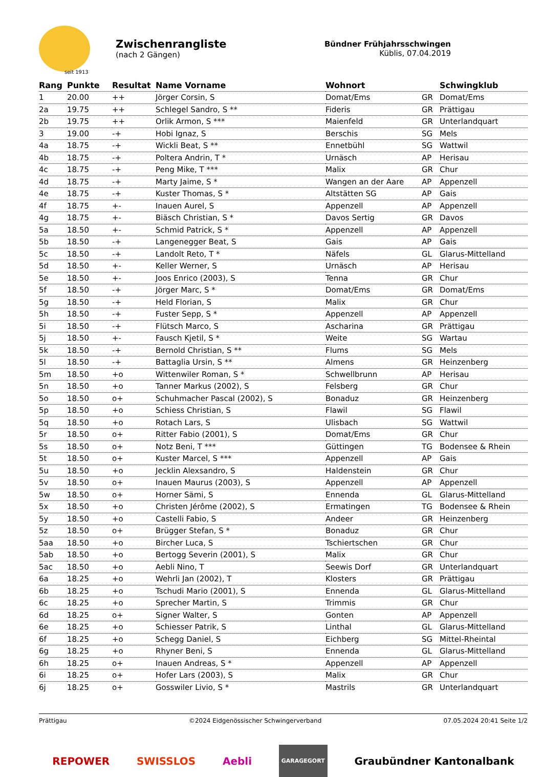seit 1913
Zwischenrangliste
(nach 2 Gängen)
Bündner Frühjahrsschwingen
Küblis, 07.04.2019
| Rang | Punkte | Resultat | Name Vorname | Wohnort | | Schwingklub |
| --- | --- | --- | --- | --- | --- | --- |
| 1 | 20.00 | ++ | Jörger Corsin, S | Domat/Ems | GR | Domat/Ems |
| 2a | 19.75 | ++ | Schlegel Sandro, S ** | Fideris | GR | Prättigau |
| 2b | 19.75 | ++ | Orlik Armon, S *** | Maienfeld | GR | Unterlandquart |
| 3 | 19.00 | -+ | Hobi Ignaz, S | Berschis | SG | Mels |
| 4a | 18.75 | -+ | Wickli Beat, S ** | Ennetbühl | SG | Wattwil |
| 4b | 18.75 | -+ | Poltera Andrin, T * | Urnäsch | AP | Herisau |
| 4c | 18.75 | -+ | Peng Mike, T *** | Malix | GR | Chur |
| 4d | 18.75 | -+ | Marty Jaime, S * | Wangen an der Aare | AP | Appenzell |
| 4e | 18.75 | -+ | Kuster Thomas, S * | Altstätten SG | AP | Gais |
| 4f | 18.75 | +- | Inauen Aurel, S | Appenzell | AP | Appenzell |
| 4g | 18.75 | +- | Biäsch Christian, S * | Davos Sertig | GR | Davos |
| 5a | 18.50 | +- | Schmid Patrick, S * | Appenzell | AP | Appenzell |
| 5b | 18.50 | -+ | Langenegger Beat, S | Gais | AP | Gais |
| 5c | 18.50 | -+ | Landolt Reto, T * | Näfels | GL | Glarus-Mittelland |
| 5d | 18.50 | +- | Keller Werner, S | Urnäsch | AP | Herisau |
| 5e | 18.50 | +- | Joos Enrico (2003), S | Tenna | GR | Chur |
| 5f | 18.50 | -+ | Jörger Marc, S * | Domat/Ems | GR | Domat/Ems |
| 5g | 18.50 | -+ | Held Florian, S | Malix | GR | Chur |
| 5h | 18.50 | -+ | Fuster Sepp, S * | Appenzell | AP | Appenzell |
| 5i | 18.50 | -+ | Flütsch Marco, S | Ascharina | GR | Prättigau |
| 5j | 18.50 | +- | Fausch Kjetil, S * | Weite | SG | Wartau |
| 5k | 18.50 | -+ | Bernold Christian, S ** | Flums | SG | Mels |
| 5l | 18.50 | -+ | Battaglia Ursin, S ** | Almens | GR | Heinzenberg |
| 5m | 18.50 | +o | Wittenwiler Roman, S * | Schwellbrunn | AP | Herisau |
| 5n | 18.50 | +o | Tanner Markus (2002), S | Felsberg | GR | Chur |
| 5o | 18.50 | o+ | Schuhmacher Pascal (2002), S | Bonaduz | GR | Heinzenberg |
| 5p | 18.50 | +o | Schiess Christian, S | Flawil | SG | Flawil |
| 5q | 18.50 | +o | Rotach Lars, S | Ulisbach | SG | Wattwil |
| 5r | 18.50 | o+ | Ritter Fabio (2001), S | Domat/Ems | GR | Chur |
| 5s | 18.50 | o+ | Notz Beni, T *** | Güttingen | TG | Bodensee & Rhein |
| 5t | 18.50 | o+ | Kuster Marcel, S *** | Appenzell | AP | Gais |
| 5u | 18.50 | +o | Jecklin Alexsandro, S | Haldenstein | GR | Chur |
| 5v | 18.50 | o+ | Inauen Maurus (2003), S | Appenzell | AP | Appenzell |
| 5w | 18.50 | o+ | Horner Sämi, S | Ennenda | GL | Glarus-Mittelland |
| 5x | 18.50 | +o | Christen Jérôme (2002), S | Ermatingen | TG | Bodensee & Rhein |
| 5y | 18.50 | +o | Castelli Fabio, S | Andeer | GR | Heinzenberg |
| 5z | 18.50 | o+ | Brügger Stefan, S * | Bonaduz | GR | Chur |
| 5aa | 18.50 | +o | Bircher Luca, S | Tschiertschen | GR | Chur |
| 5ab | 18.50 | +o | Bertogg Severin (2001), S | Malix | GR | Chur |
| 5ac | 18.50 | +o | Aebli Nino, T | Seewis Dorf | GR | Unterlandquart |
| 6a | 18.25 | +o | Wehrli Jan (2002), T | Klosters | GR | Prättigau |
| 6b | 18.25 | +o | Tschudi Mario (2001), S | Ennenda | GL | Glarus-Mittelland |
| 6c | 18.25 | +o | Sprecher Martin, S | Trimmis | GR | Chur |
| 6d | 18.25 | o+ | Signer Walter, S | Gonten | AP | Appenzell |
| 6e | 18.25 | +o | Schiesser Patrik, S | Linthal | GL | Glarus-Mittelland |
| 6f | 18.25 | +o | Schegg Daniel, S | Eichberg | SG | Mittel-Rheintal |
| 6g | 18.25 | +o | Rhyner Beni, S | Ennenda | GL | Glarus-Mittelland |
| 6h | 18.25 | o+ | Inauen Andreas, S * | Appenzell | AP | Appenzell |
| 6i | 18.25 | o+ | Hofer Lars (2003), S | Malix | GR | Chur |
| 6j | 18.25 | o+ | Gosswiler Livio, S * | Mastrils | GR | Unterlandquart |
Prättigau ©2024 Eidgenössischer Schwingerverband 07.05.2024 20:41 Seite 1/2
REPOWER SWISSLOS Aebli GARAGEGORT Graubündner Kantonalbank